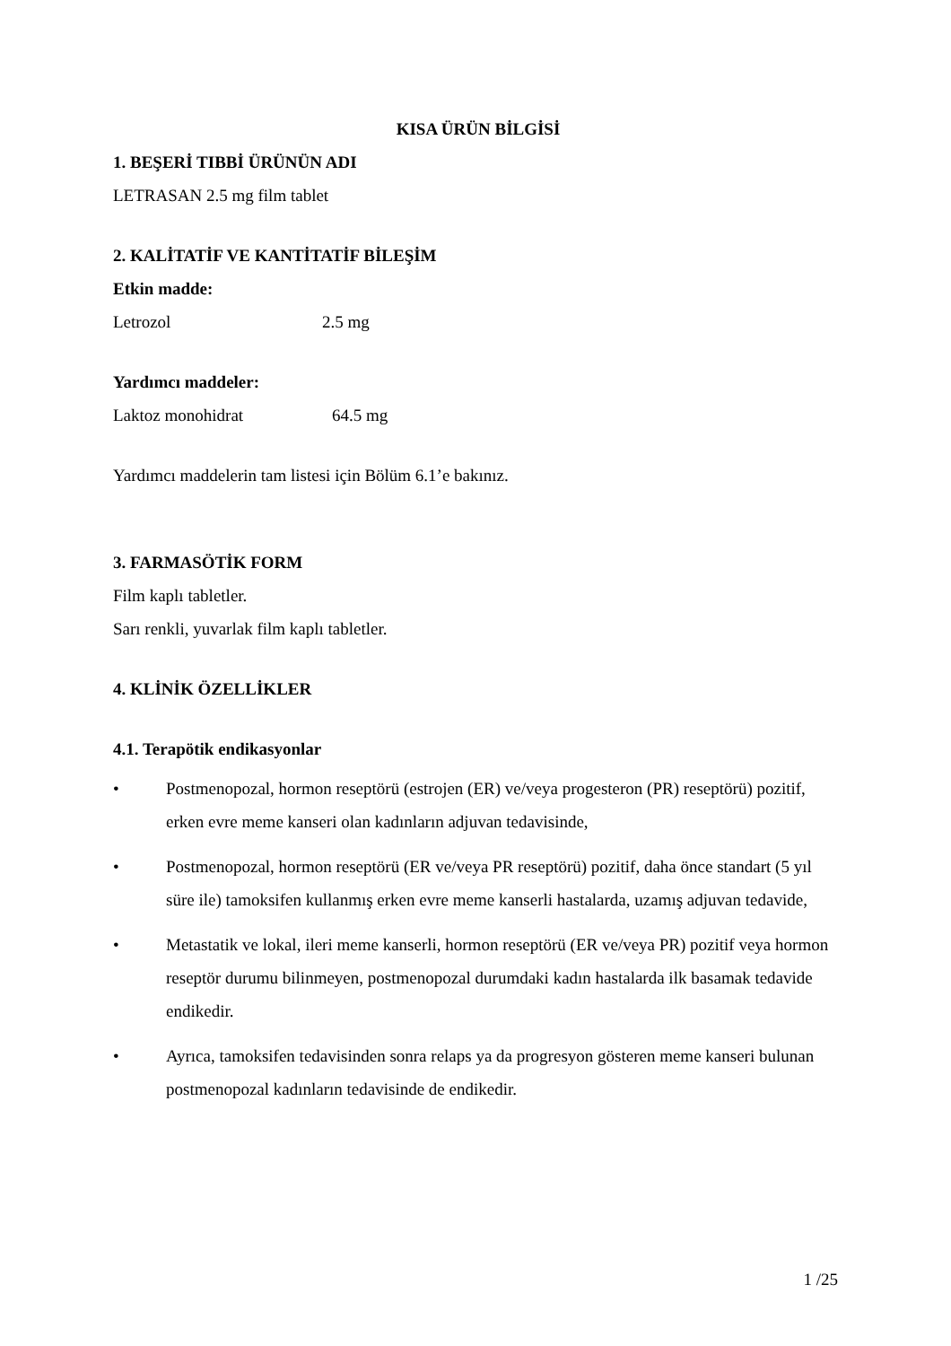KISA ÜRÜN BİLGİSİ
1. BEŞERİ TIBBİ ÜRÜNÜN ADI
LETRASAN 2.5 mg film tablet
2. KALİTATİF VE KANTİTATİF BİLEŞİM
Etkin madde:
Letrozol 2.5 mg
Yardımcı maddeler:
Laktoz monohidrat 64.5 mg
Yardımcı maddelerin tam listesi için Bölüm 6.1’e bakınız.
3. FARMASÖTİK FORM
Film kaplı tabletler.
Sarı renkli, yuvarlak film kaplı tabletler.
4. KLİNİK ÖZELLİKLER
4.1. Terapötik endikasyonlar
• Postmenopozal, hormon reseptörü (estrojen (ER) ve/veya progesteron (PR) reseptörü) pozitif, erken evre meme kanseri olan kadınların adjuvan tedavisinde,
• Postmenopozal, hormon reseptörü (ER ve/veya PR reseptörü) pozitif, daha önce standart (5 yıl süre ile) tamoksifen kullanmış erken evre meme kanserli hastalarda, uzamış adjuvan tedavide,
• Metastatik ve lokal, ileri meme kanserli, hormon reseptörü (ER ve/veya PR) pozitif veya hormon reseptör durumu bilinmeyen, postmenopozal durumdaki kadın hastalarda ilk basamak tedavide endikedir.
• Ayrıca, tamoksifen tedavisinden sonra relaps ya da progresyon gösteren meme kanseri bulunan postmenopozal kadınların tedavisinde de endikedir.
1 /25